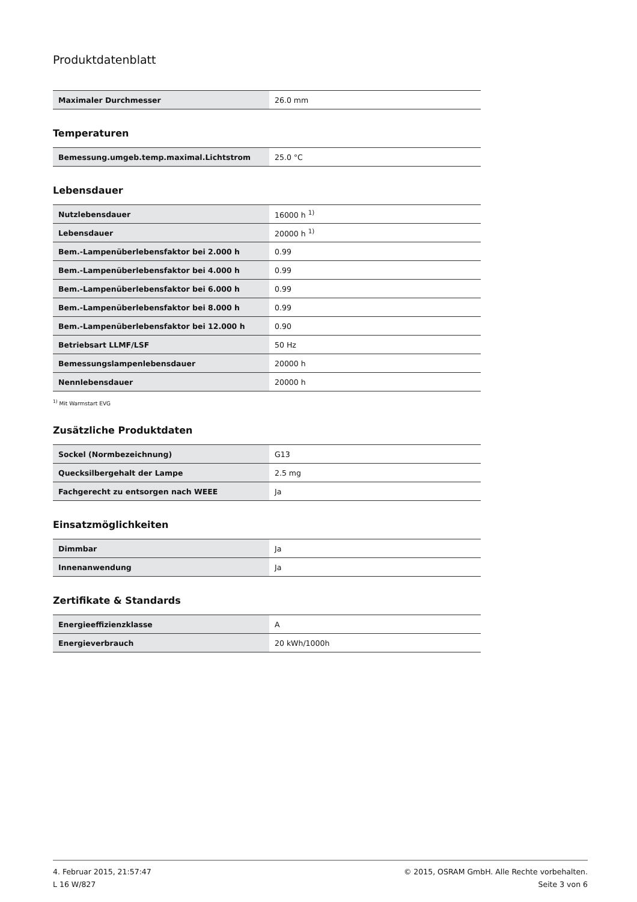Produktdatenblatt
| Maximaler Durchmesser | 26.0 mm |
Temperaturen
| Bemessung.umgeb.temp.maximal.Lichtstrom | 25.0 °C |
Lebensdauer
| Nutzlebensdauer | 16000 h <sup>1)</sup> |
| Lebensdauer | 20000 h <sup>1)</sup> |
| Bem.-Lampenüberlebensfaktor bei 2.000 h | 0.99 |
| Bem.-Lampenüberlebensfaktor bei 4.000 h | 0.99 |
| Bem.-Lampenüberlebensfaktor bei 6.000 h | 0.99 |
| Bem.-Lampenüberlebensfaktor bei 8.000 h | 0.99 |
| Bem.-Lampenüberlebensfaktor bei 12.000 h | 0.90 |
| Betriebsart LLMF/LSF | 50 Hz |
| Bemessungslampenlebensdauer | 20000 h |
| Nennlebensdauer | 20000 h |
<sup>1)</sup> Mit Warmstart EVG
Zusätzliche Produktdaten
| Sockel (Normbezeichnung) | G13 |
| Quecksilbergehalt der Lampe | 2.5 mg |
| Fachgerecht zu entsorgen nach WEEE | Ja |
Einsatzmöglichkeiten
| Dimmbar | Ja |
| Innenanwendung | Ja |
Zertifikate & Standards
| Energieeffizienzklasse | A |
| Energieverbrauch | 20 kWh/1000h |
4. Februar 2015, 21:57:47
L 16 W/827
© 2015, OSRAM GmbH. Alle Rechte vorbehalten.
Seite 3 von 6